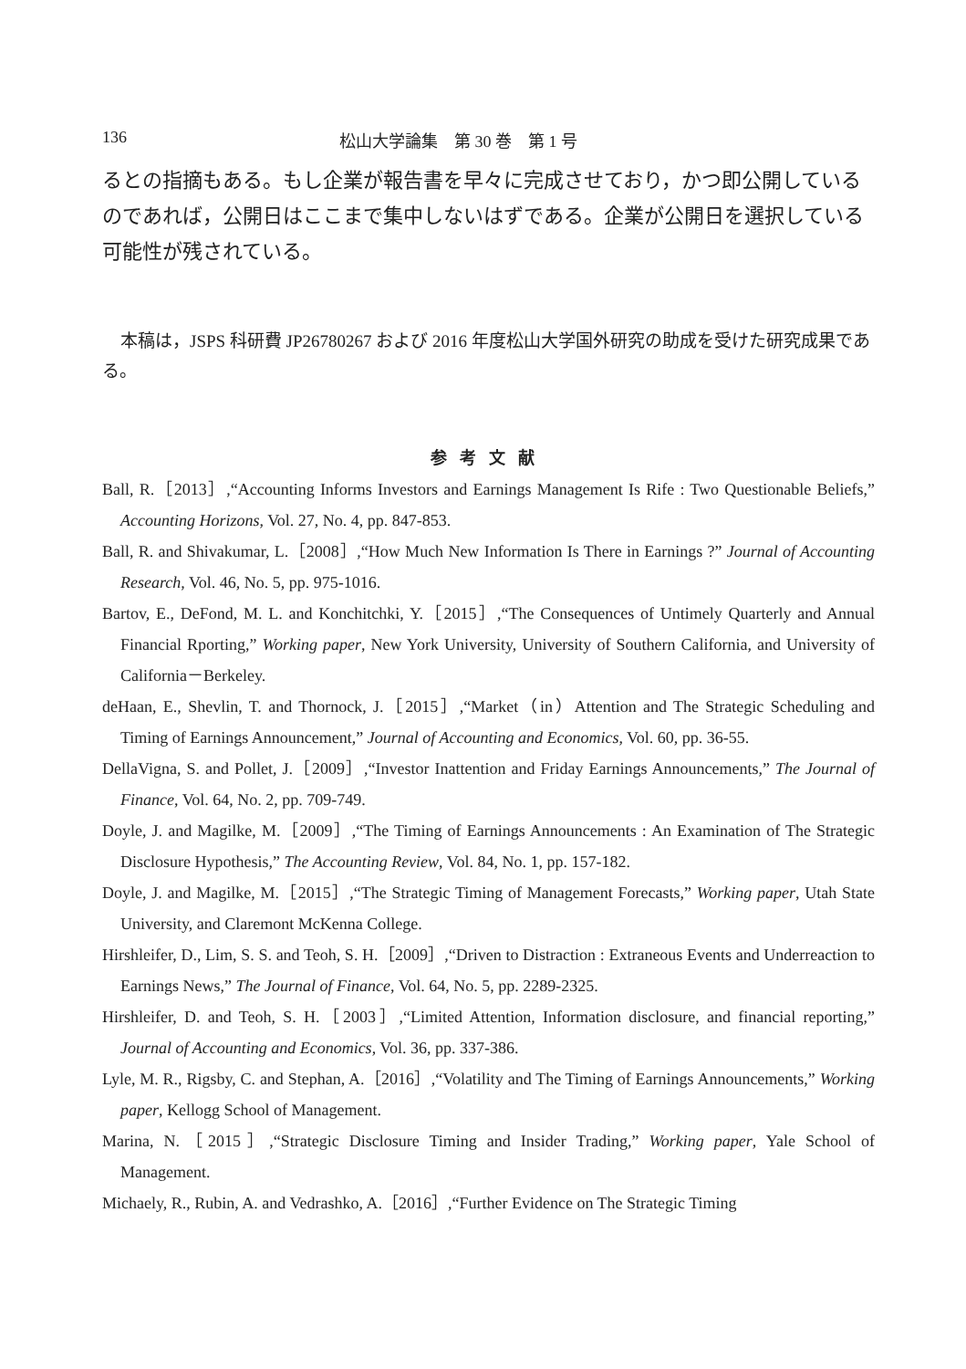136 松山大学論集　第 30 巻　第 1 号
るとの指摘もある。もし企業が報告書を早々に完成させており，かつ即公開しているのであれば，公開日はここまで集中しないはずである。企業が公開日を選択している可能性が残されている。
本稿は，JSPS 科研費 JP26780267 および 2016 年度松山大学国外研究の助成を受けた研究成果である。
参考文献
Ball, R.［2013］,“Accounting Informs Investors and Earnings Management Is Rife : Two Questionable Beliefs,” Accounting Horizons, Vol. 27, No. 4, pp. 847-853.
Ball, R. and Shivakumar, L.［2008］,“How Much New Information Is There in Earnings ?” Journal of Accounting Research, Vol. 46, No. 5, pp. 975-1016.
Bartov, E., DeFond, M. L. and Konchitchki, Y.［2015］,“The Consequences of Untimely Quarterly and Annual Financial Rporting,” Working paper, New York University, University of Southern California, and University of California－Berkeley.
deHaan, E., Shevlin, T. and Thornock, J.［2015］,“Market（in）Attention and The Strategic Scheduling and Timing of Earnings Announcement,” Journal of Accounting and Economics, Vol. 60, pp. 36-55.
DellaVigna, S. and Pollet, J.［2009］,“Investor Inattention and Friday Earnings Announcements,” The Journal of Finance, Vol. 64, No. 2, pp. 709-749.
Doyle, J. and Magilke, M.［2009］,“The Timing of Earnings Announcements : An Examination of The Strategic Disclosure Hypothesis,” The Accounting Review, Vol. 84, No. 1, pp. 157-182.
Doyle, J. and Magilke, M.［2015］,“The Strategic Timing of Management Forecasts,” Working paper, Utah State University, and Claremont McKenna College.
Hirshleifer, D., Lim, S. S. and Teoh, S. H.［2009］,“Driven to Distraction : Extraneous Events and Underreaction to Earnings News,” The Journal of Finance, Vol. 64, No. 5, pp. 2289-2325.
Hirshleifer, D. and Teoh, S. H.［2003］,“Limited Attention, Information disclosure, and financial reporting,” Journal of Accounting and Economics, Vol. 36, pp. 337-386.
Lyle, M. R., Rigsby, C. and Stephan, A.［2016］,“Volatility and The Timing of Earnings Announcements,” Working paper, Kellogg School of Management.
Marina, N.［2015］,“Strategic Disclosure Timing and Insider Trading,” Working paper, Yale School of Management.
Michaely, R., Rubin, A. and Vedrashko, A.［2016］,“Further Evidence on The Strategic Timing